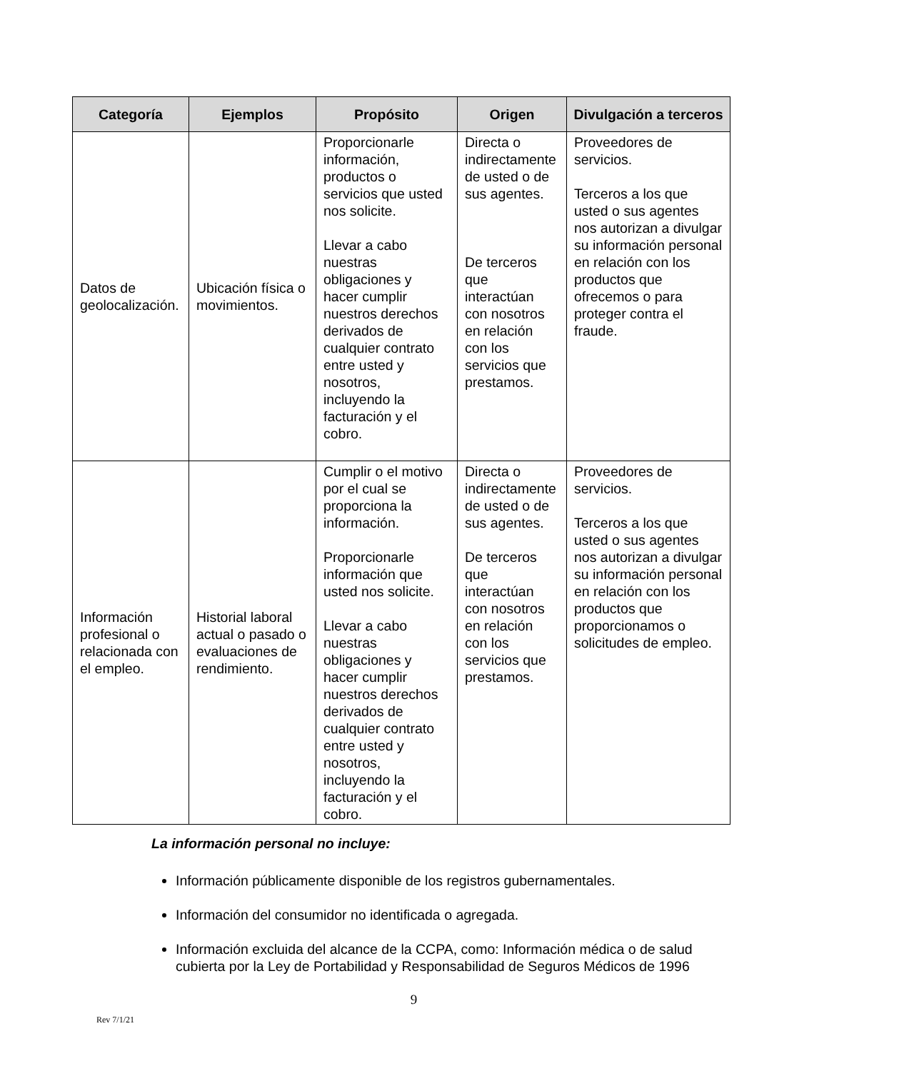| Categoría | Ejemplos | Propósito | Origen | Divulgación a terceros |
| --- | --- | --- | --- | --- |
| Datos de geolocalización. | Ubicación física o movimientos. | Proporcionarle información, productos o servicios que usted nos solicite. Llevar a cabo nuestras obligaciones y hacer cumplir nuestros derechos derivados de cualquier contrato entre usted y nosotros, incluyendo la facturación y el cobro. | Directa o indirectamente de usted o de sus agentes. De terceros que interactúan con nosotros en relación con los servicios que prestamos. | Proveedores de servicios. Terceros a los que usted o sus agentes nos autorizan a divulgar su información personal en relación con los productos que ofrecemos o para proteger contra el fraude. |
| Información profesional o relacionada con el empleo. | Historial laboral actual o pasado o evaluaciones de rendimiento. | Cumplir o el motivo por el cual se proporciona la información. Proporcionarle información que usted nos solicite. Llevar a cabo nuestras obligaciones y hacer cumplir nuestros derechos derivados de cualquier contrato entre usted y nosotros, incluyendo la facturación y el cobro. | Directa o indirectamente de usted o de sus agentes. De terceros que interactúan con nosotros en relación con los servicios que prestamos. | Proveedores de servicios. Terceros a los que usted o sus agentes nos autorizan a divulgar su información personal en relación con los productos que proporcionamos o solicitudes de empleo. |
La información personal no incluye:
Información públicamente disponible de los registros gubernamentales.
Información del consumidor no identificada o agregada.
Información excluida del alcance de la CCPA, como: Información médica o de salud cubierta por la Ley de Portabilidad y Responsabilidad de Seguros Médicos de 1996
9
Rev 7/1/21